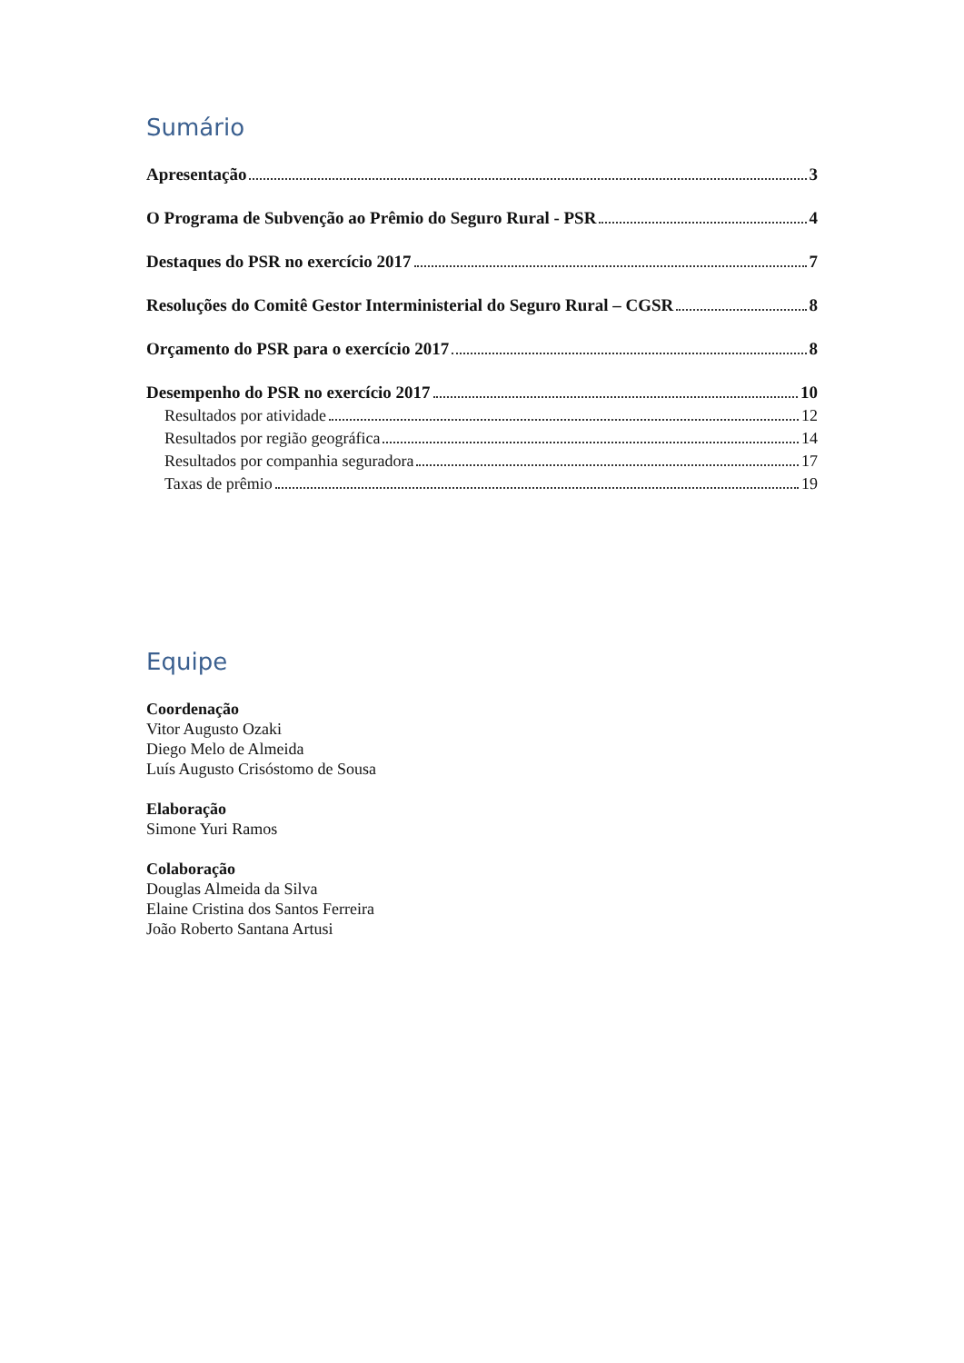Sumário
Apresentação 3
O Programa de Subvenção ao Prêmio do Seguro Rural - PSR 4
Destaques do PSR no exercício 2017 7
Resoluções do Comitê Gestor Interministerial do Seguro Rural – CGSR 8
Orçamento do PSR para o exercício 2017 8
Desempenho do PSR no exercício 2017 10
Resultados por atividade 12
Resultados por região geográfica 14
Resultados por companhia seguradora 17
Taxas de prêmio 19
Equipe
Coordenação
Vitor Augusto Ozaki
Diego Melo de Almeida
Luís Augusto Crisóstomo de Sousa
Elaboração
Simone Yuri Ramos
Colaboração
Douglas Almeida da Silva
Elaine Cristina dos Santos Ferreira
João Roberto Santana Artusi